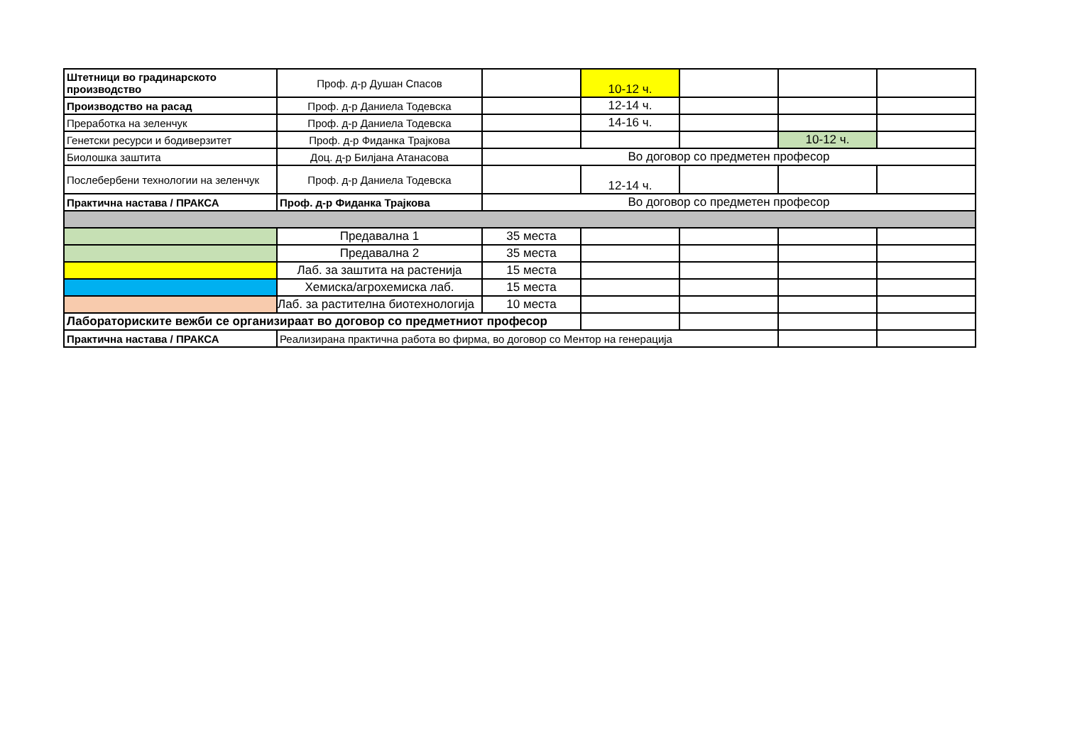| Штетници во градинарското производство | Проф. д-р Душан Спасов | | 10-12 ч. | | | |
| Производство на расад | Проф. д-р Даниела Тодевска | | 12-14 ч. | | | |
| Преработка на зеленчук | Проф. д-р Даниела Тодевска | | 14-16 ч. | | | |
| Генетски ресурси и бодиверзитет | Проф. д-р Фиданка Трајкова | | | | 10-12 ч. | |
| Биолошка заштита | Доц. д-р Билјана Атанасова | Во договор со предметен професор | | | | |
| Послебербени технологии на зеленчук | Проф. д-р Даниела Тодевска | | 12-14 ч. | | | |
| Практична настава / ПРАКСА | Проф. д-р Фиданка Трајкова | Во договор со предметен професор | | | | |
| | Предавална 1 | 35 места | | | | |
| | Предавална 2 | 35 места | | | | |
| | Лаб. за заштита на растенија | 15 места | | | | |
| | Хемиска/агрохемиска лаб. | 15 места | | | | |
| | Лаб. за растителна биотехнологија | 10 места | | | | |
| Лабораториските вежби се организираат во договор со предметниот професор | | | | | | |
| Практична настава / ПРАКСА | Реализирана практична работа во фирма, во договор со Ментор на генерација | | | | | |